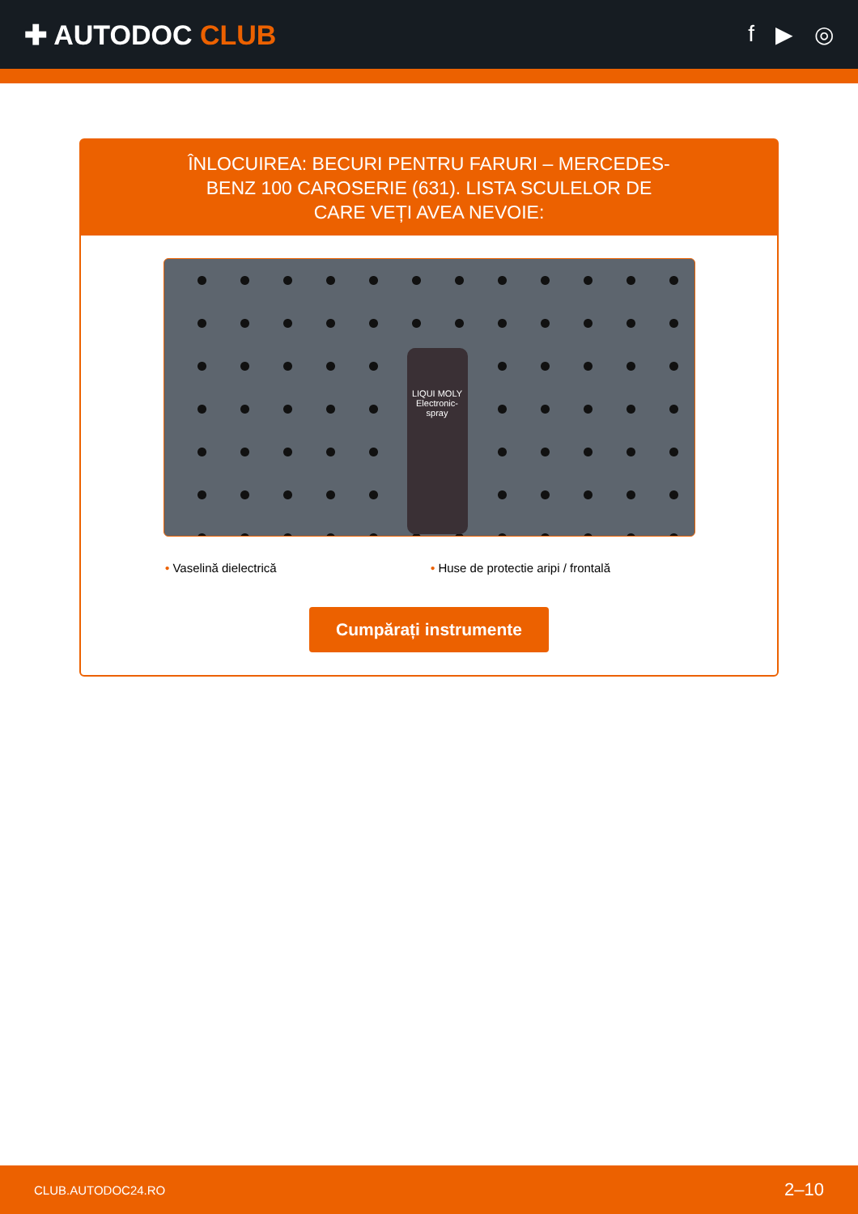✚ AUTODOC CLUB
f ▶ ◎
ÎNLOCUIREA: BECURI PENTRU FARURI – MERCEDES-BENZ 100 CAROSERIE (631). LISTA SCULELOR DE CARE VEȚI AVEA NEVOIE:
LIQUI MOLY
Electronic-spray
• Vaselină dielectrică • Huse de protectie aripi / frontală
Cumpărați instrumente
CLUB.AUTODOC24.RO 2–10